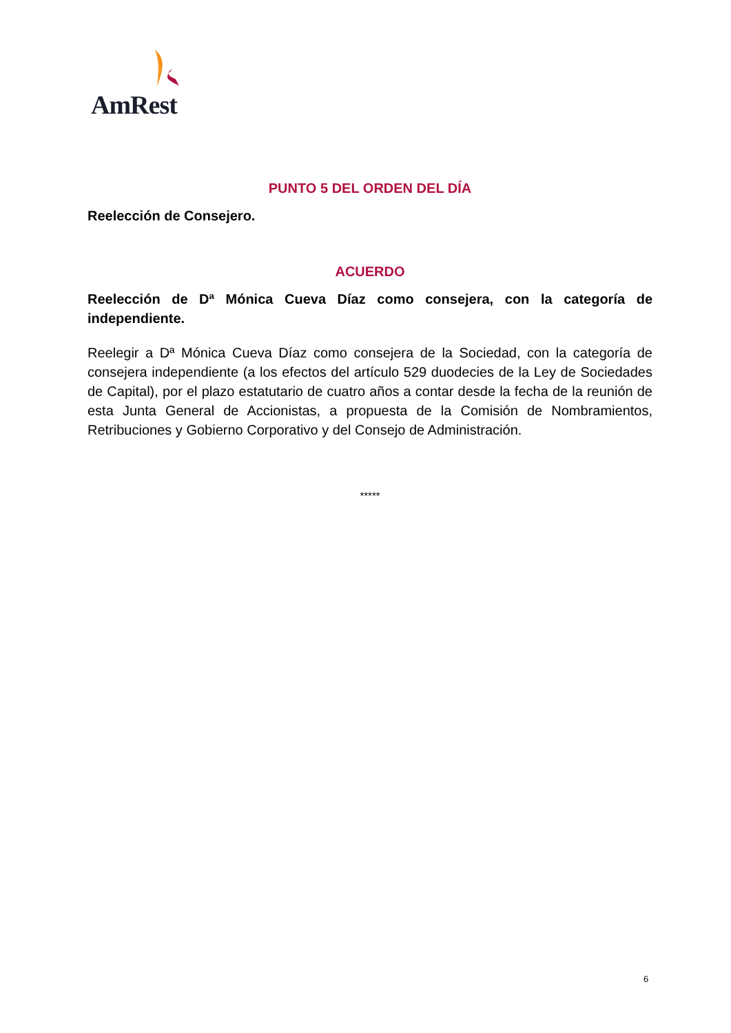AmRest
PUNTO 5 DEL ORDEN DEL DÍA
Reelección de Consejero.
ACUERDO
Reelección de Dª Mónica Cueva Díaz como consejera, con la categoría de independiente.
Reelegir a Dª Mónica Cueva Díaz como consejera de la Sociedad, con la categoría de consejera independiente (a los efectos del artículo 529 duodecies de la Ley de Sociedades de Capital), por el plazo estatutario de cuatro años a contar desde la fecha de la reunión de esta Junta General de Accionistas, a propuesta de la Comisión de Nombramientos, Retribuciones y Gobierno Corporativo y del Consejo de Administración.
*****
6